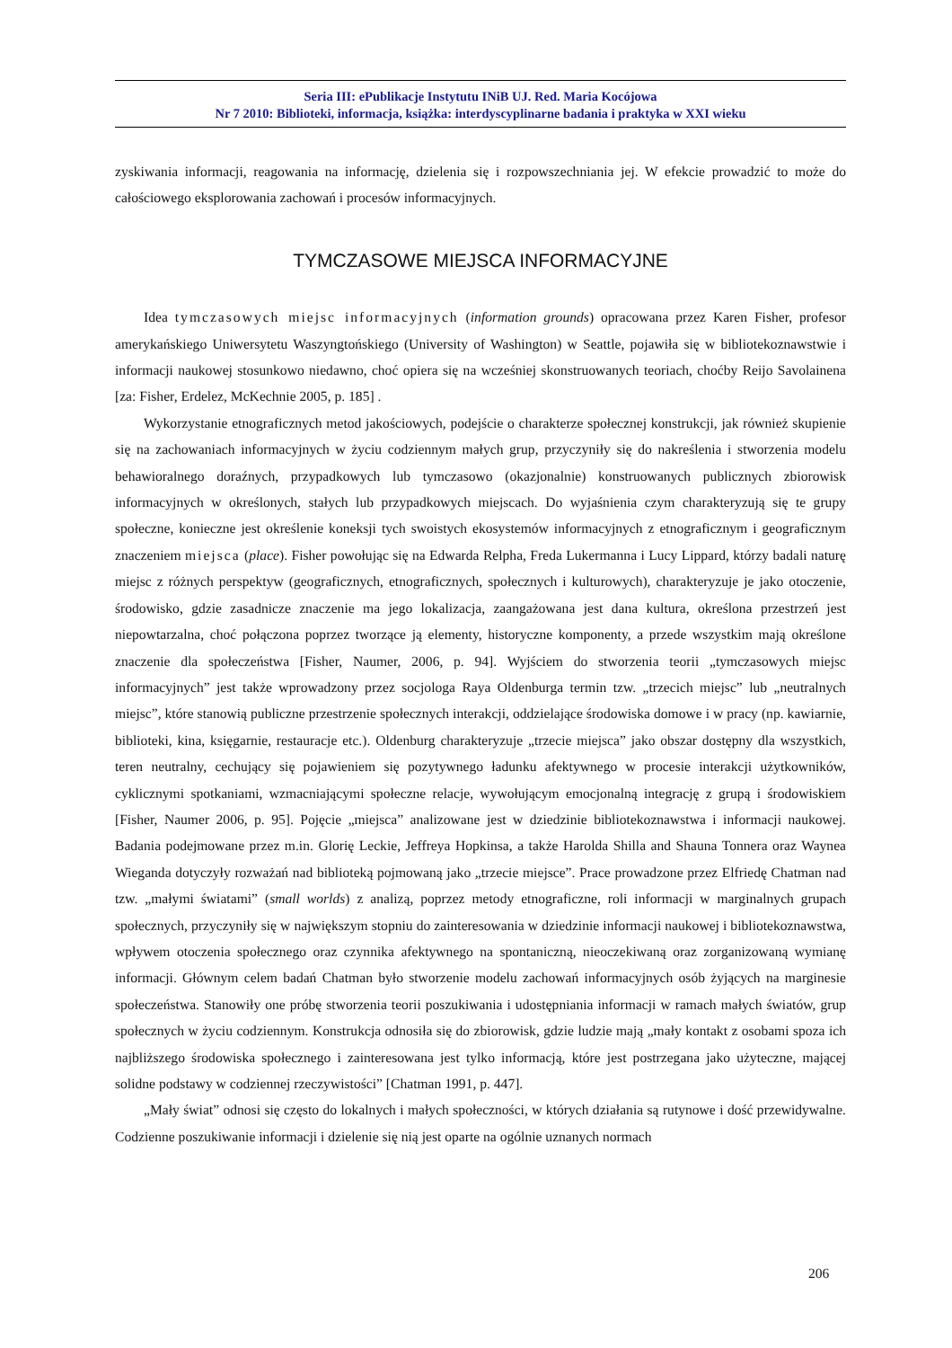Seria III: ePublikacje Instytutu INiB UJ. Red. Maria Kocójowa
Nr 7 2010: Biblioteki, informacja, książka: interdyscyplinarne badania i praktyka w XXI wieku
zyskiwania informacji, reagowania na informację, dzielenia się i rozpowszechniania jej. W efekcie prowadzić to może do całościowego eksplorowania zachowań i procesów informacyjnych.
TYMCZASOWE MIEJSCA INFORMACYJNE
Idea tymczasowych miejsc informacyjnych (information grounds) opracowana przez Karen Fisher, profesor amerykańskiego Uniwersytetu Waszyngtońskiego (University of Washington) w Seattle, pojawiła się w bibliotekoznawstwie i informacji naukowej stosunkowo niedawno, choć opiera się na wcześniej skonstruowanych teoriach, choćby Reijo Savolainena [za: Fisher, Erdelez, McKechnie 2005, p. 185] .
Wykorzystanie etnograficznych metod jakościowych, podejście o charakterze społecznej konstrukcji, jak również skupienie się na zachowaniach informacyjnych w życiu codziennym małych grup, przyczyniły się do nakreślenia i stworzenia modelu behawioralnego doraźnych, przypadkowych lub tymczasowo (okazjonalnie) konstruowanych publicznych zbiorowisk informacyjnych w określonych, stałych lub przypadkowych miejscach. Do wyjaśnienia czym charakteryzują się te grupy społeczne, konieczne jest określenie koneksji tych swoistych ekosystemów informacyjnych z etnograficznym i geograficznym znaczeniem miejsca (place). Fisher powołując się na Edwarda Relpha, Freda Lukermanna i Lucy Lippard, którzy badali naturę miejsc z różnych perspektyw (geograficznych, etnograficznych, społecznych i kulturowych), charakteryzuje je jako otoczenie, środowisko, gdzie zasadnicze znaczenie ma jego lokalizacja, zaangażowana jest dana kultura, określona przestrzeń jest niepowtarzalna, choć połączona poprzez tworzące ją elementy, historyczne komponenty, a przede wszystkim mają określone znaczenie dla społeczeństwa [Fisher, Naumer, 2006, p. 94]. Wyjściem do stworzenia teorii „tymczasowych miejsc informacyjnych” jest także wprowadzony przez socjologa Raya Oldenburga termin tzw. „trzecich miejsc” lub „neutralnych miejsc”, które stanowią publiczne przestrzenie społecznych interakcji, oddzielające środowiska domowe i w pracy (np. kawiarnie, biblioteki, kina, księgarnie, restauracje etc.). Oldenburg charakteryzuje „trzecie miejsca” jako obszar dostępny dla wszystkich, teren neutralny, cechujący się pojawieniem się pozytywnego ładunku afektywnego w procesie interakcji użytkowników, cyklicznymi spotkaniami, wzmacniającymi społeczne relacje, wywołującym emocjonalną integrację z grupą i środowiskiem [Fisher, Naumer 2006, p. 95]. Pojęcie „miejsca” analizowane jest w dziedzinie bibliotekoznawstwa i informacji naukowej. Badania podejmowane przez m.in. Glorię Leckie, Jeffreya Hopkinsa, a także Harolda Shilla and Shauna Tonnera oraz Waynea Wieganda dotyczyły rozważań nad biblioteką pojmowaną jako „trzecie miejsce”. Prace prowadzone przez Elfriedę Chatman nad tzw. „małymi światami” (small worlds) z analizą, poprzez metody etnograficzne, roli informacji w marginalnych grupach społecznych, przyczyniły się w największym stopniu do zainteresowania w dziedzinie informacji naukowej i bibliotekoznawstwa, wpływem otoczenia społecznego oraz czynnika afektywnego na spontaniczną, nieoczekiwaną oraz zorganizowaną wymianę informacji. Głównym celem badań Chatman było stworzenie modelu zachowań informacyjnych osób żyjących na marginesie społeczeństwa. Stanowiły one próbę stworzenia teorii poszukiwania i udostępniania informacji w ramach małych światów, grup społecznych w życiu codziennym. Konstrukcja odnosiła się do zbiorowisk, gdzie ludzie mają „mały kontakt z osobami spoza ich najbliższego środowiska społecznego i zainteresowana jest tylko informacją, które jest postrzegana jako użyteczne, mającej solidne podstawy w codziennej rzeczywistości” [Chatman 1991, p. 447].
„Mały świat” odnosi się często do lokalnych i małych społeczności, w których działania są rutynowe i dość przewidywalne. Codzienne poszukiwanie informacji i dzielenie się nią jest oparte na ogólnie uznanych normach
206